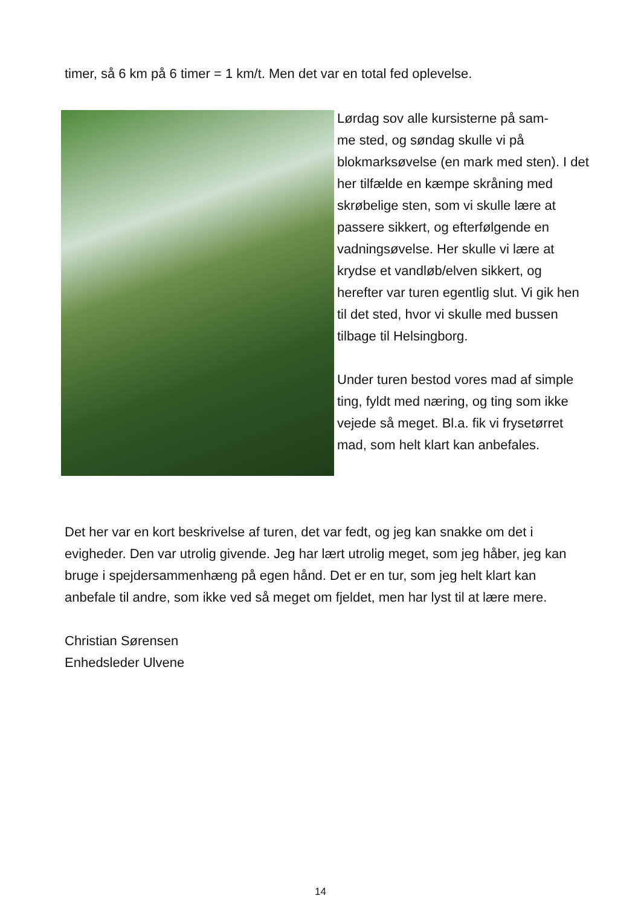timer, så 6 km på 6 timer = 1 km/t. Men det var en total fed oplevelse.
Lørdag sov alle kursisterne på sam-
me sted, og søndag skulle vi på blokmarksøvelse (en mark med sten). I det her tilfælde en kæmpe skråning med skrøbelige sten, som vi skulle lære at passere sikkert, og efterfølgende en vadningsøvelse. Her skulle vi lære at krydse et vandløb/elven sikkert, og herefter var turen egentlig slut. Vi gik hen til det sted, hvor vi skulle med bussen tilbage til Helsingborg.
Under turen bestod vores mad af simple ting, fyldt med næring, og ting som ikke vejede så meget. Bl.a. fik vi frysetørret mad, som helt klart kan anbefales.
Det her var en kort beskrivelse af turen, det var fedt, og jeg kan snakke om det i evigheder. Den var utrolig givende. Jeg har lært utrolig meget, som jeg håber, jeg kan bruge i spejdersammenhæng på egen hånd. Det er en tur, som jeg helt klart kan anbefale til andre, som ikke ved så meget om fjeldet, men har lyst til at lære mere.
Christian Sørensen
Enhedsleder Ulvene
14